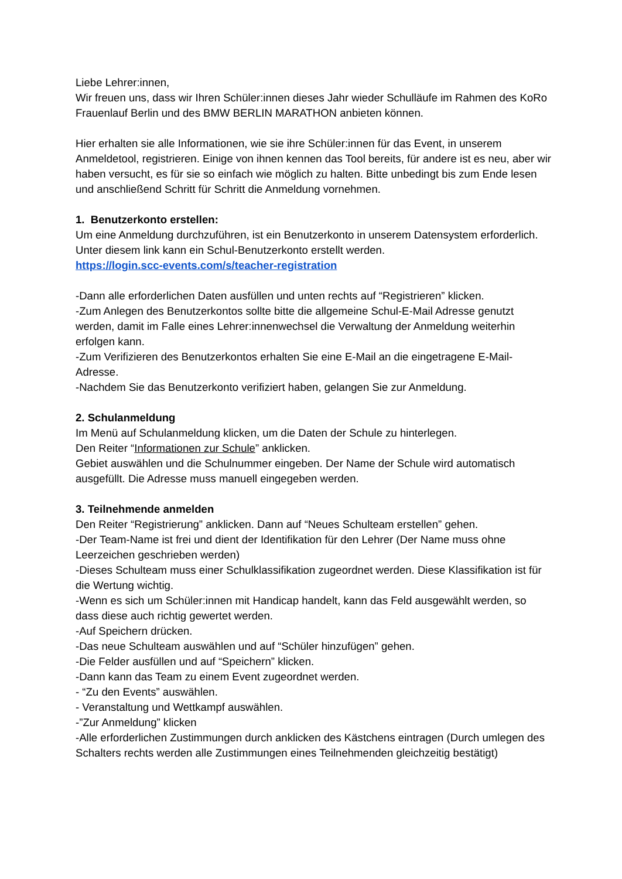Liebe Lehrer:innen,
Wir freuen uns, dass wir Ihren Schüler:innen dieses Jahr wieder Schulläufe im Rahmen des KoRo Frauenlauf Berlin und des BMW BERLIN MARATHON anbieten können.
Hier erhalten sie alle Informationen, wie sie ihre Schüler:innen für das Event, in unserem Anmeldetool, registrieren. Einige von ihnen kennen das Tool bereits, für andere ist es neu, aber wir haben versucht, es für sie so einfach wie möglich zu halten. Bitte unbedingt bis zum Ende lesen und anschließend Schritt für Schritt die Anmeldung vornehmen.
1. Benutzerkonto erstellen:
Um eine Anmeldung durchzuführen, ist ein Benutzerkonto in unserem Datensystem erforderlich.
Unter diesem link kann ein Schul-Benutzerkonto erstellt werden.
https://login.scc-events.com/s/teacher-registration
-Dann alle erforderlichen Daten ausfüllen und unten rechts auf “Registrieren” klicken.
-Zum Anlegen des Benutzerkontos sollte bitte die allgemeine Schul-E-Mail Adresse genutzt werden, damit im Falle eines Lehrer:innenwechsel die Verwaltung der Anmeldung weiterhin erfolgen kann.
-Zum Verifizieren des Benutzerkontos erhalten Sie eine E-Mail an die eingetragene E-Mail-Adresse.
-Nachdem Sie das Benutzerkonto verifiziert haben, gelangen Sie zur Anmeldung.
2. Schulanmeldung
Im Menü auf Schulanmeldung klicken, um die Daten der Schule zu hinterlegen.
Den Reiter “Informationen zur Schule” anklicken.
Gebiet auswählen und die Schulnummer eingeben. Der Name der Schule wird automatisch ausgefüllt. Die Adresse muss manuell eingegeben werden.
3. Teilnehmende anmelden
Den Reiter “Registrierung” anklicken. Dann auf “Neues Schulteam erstellen” gehen.
-Der Team-Name ist frei und dient der Identifikation für den Lehrer (Der Name muss ohne Leerzeichen geschrieben werden)
-Dieses Schulteam muss einer Schulklassifikation zugeordnet werden. Diese Klassifikation ist für die Wertung wichtig.
-Wenn es sich um Schüler:innen mit Handicap handelt, kann das Feld ausgewählt werden, so dass diese auch richtig gewertet werden.
-Auf Speichern drücken.
-Das neue Schulteam auswählen und auf “Schüler hinzufügen” gehen.
-Die Felder ausfüllen und auf “Speichern” klicken.
-Dann kann das Team zu einem Event zugeordnet werden.
- “Zu den Events” auswählen.
- Veranstaltung und Wettkampf auswählen.
-”Zur Anmeldung” klicken
-Alle erforderlichen Zustimmungen durch anklicken des Kästchens eintragen (Durch umlegen des Schalters rechts werden alle Zustimmungen eines Teilnehmenden gleichzeitig bestätigt)